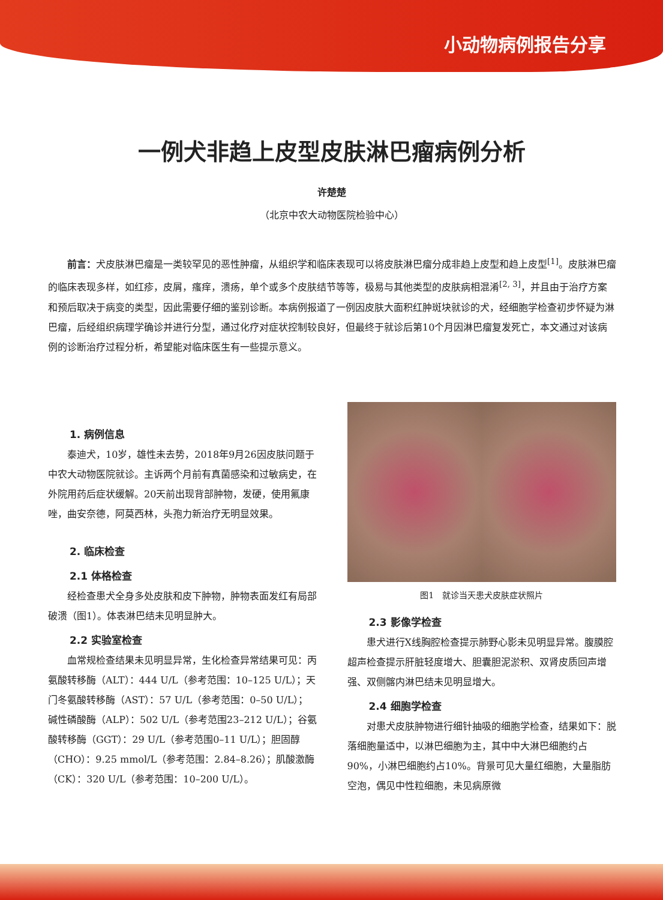小动物病例报告分享
一例犬非趋上皮型皮肤淋巴瘤病例分析
许楚楚
（北京中农大动物医院检验中心）
前言：犬皮肤淋巴瘤是一类较罕见的恶性肿瘤，从组织学和临床表现可以将皮肤淋巴瘤分成非趋上皮型和趋上皮型<sup>[1]</sup>。皮肤淋巴瘤的临床表现多样，如红疹，皮屑，瘙痒，溃疡，单个或多个皮肤结节等等，极易与其他类型的皮肤病相混淆<sup>[2, 3]</sup>，并且由于治疗方案和预后取决于病变的类型，因此需要仔细的鉴别诊断。本病例报道了一例因皮肤大面积红肿斑块就诊的犬，经细胞学检查初步怀疑为淋巴瘤，后经组织病理学确诊并进行分型，通过化疗对症状控制较良好，但最终于就诊后第10个月因淋巴瘤复发死亡，本文通过对该病例的诊断治疗过程分析，希望能对临床医生有一些提示意义。
1. 病例信息
泰迪犬，10岁，雄性未去势，2018年9月26因皮肤问题于中农大动物医院就诊。主诉两个月前有真菌感染和过敏病史，在外院用药后症状缓解。20天前出现背部肿物，发硬，使用氟康唑，曲安奈德，阿莫西林，头孢力新治疗无明显效果。
2. 临床检查
2.1 体格检查
经检查患犬全身多处皮肤和皮下肿物，肿物表面发红有局部破溃（图1）。体表淋巴结未见明显肿大。
2.2 实验室检查
血常规检查结果未见明显异常，生化检查异常结果可见：丙氨酸转移酶（ALT）：444 U/L（参考范围：10–125 U/L）；天门冬氨酸转移酶（AST）：57 U/L（参考范围：0–50 U/L）；碱性磷酸酶（ALP）：502 U/L（参考范围23–212 U/L）；谷氨酸转移酶（GGT）：29 U/L（参考范围0–11 U/L）；胆固醇（CHO）：9.25 mmol/L（参考范围：2.84–8.26）；肌酸激酶（CK）：320 U/L（参考范围：10–200 U/L）。
图1　就诊当天患犬皮肤症状照片
2.3 影像学检查
患犬进行X线胸腔检查提示肺野心影未见明显异常。腹膜腔超声检查提示肝脏轻度增大、胆囊胆泥淤积、双肾皮质回声增强、双侧髂内淋巴结未见明显增大。
2.4 细胞学检查
对患犬皮肤肿物进行细针抽吸的细胞学检查，结果如下：脱落细胞量适中，以淋巴细胞为主，其中中大淋巴细胞约占90%，小淋巴细胞约占10%。背景可见大量红细胞，大量脂肪空泡，偶见中性粒细胞，未见病原微